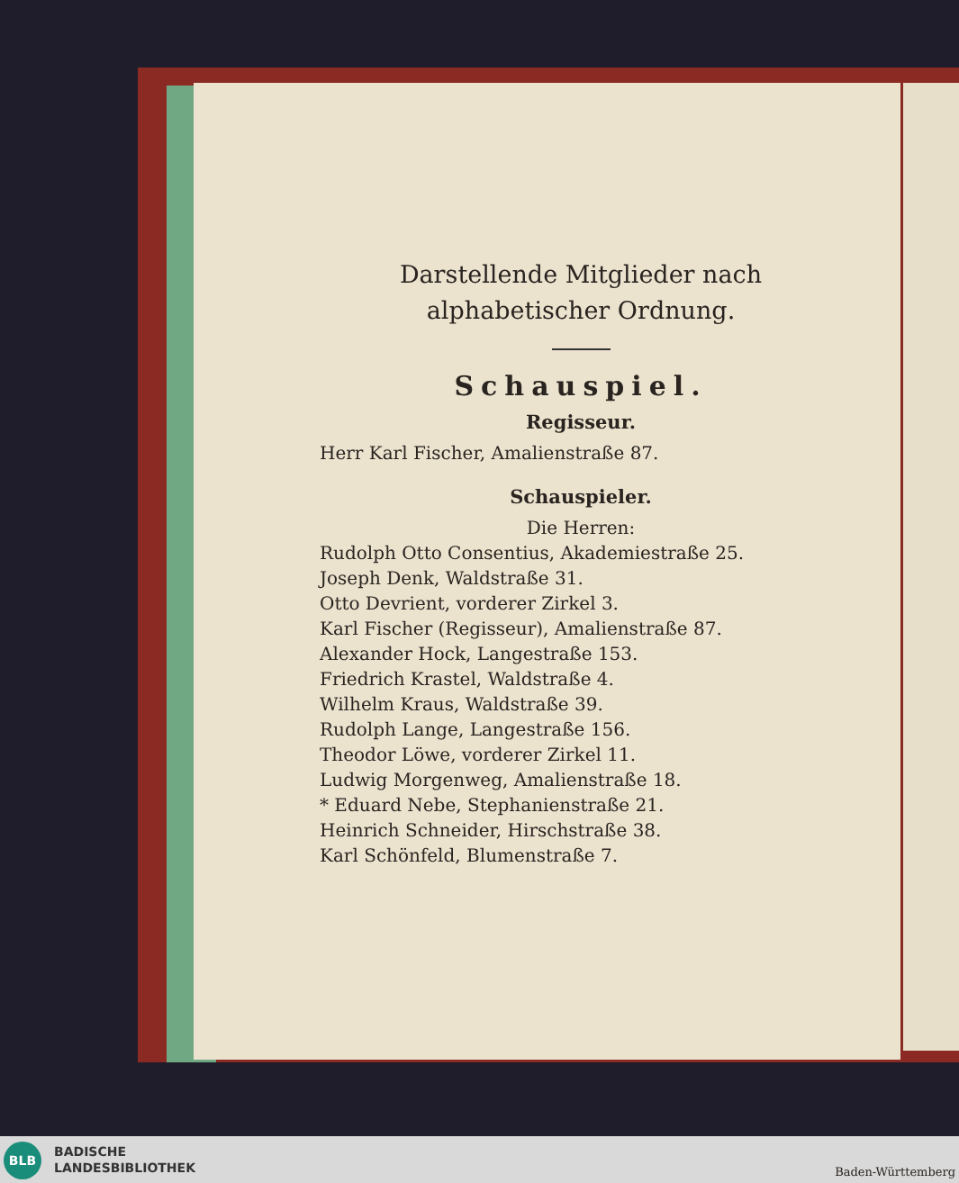Darstellende Mitglieder nach alphabetischer Ordnung.
Schauspiel.
Regisseur.
Herr Karl Fischer, Amalienstraße 87.
Schauspieler.
Die Herren:
Rudolph Otto Consentius, Akademiestraße 25.
Joseph Denk, Waldstraße 31.
Otto Devrient, vorderer Zirkel 3.
Karl Fischer (Regisseur), Amalienstraße 87.
Alexander Hock, Langestraße 153.
Friedrich Krastel, Waldstraße 4.
Wilhelm Kraus, Waldstraße 39.
Rudolph Lange, Langestraße 156.
Theodor Löwe, vorderer Zirkel 11.
Ludwig Morgenweg, Amalienstraße 18.
* Eduard Nebe, Stephanienstraße 21.
Heinrich Schneider, Hirschstraße 38.
Karl Schönfeld, Blumenstraße 7.
BLB
BADISCHE
LANDESBIBLIOTHEK
Baden-Württemberg